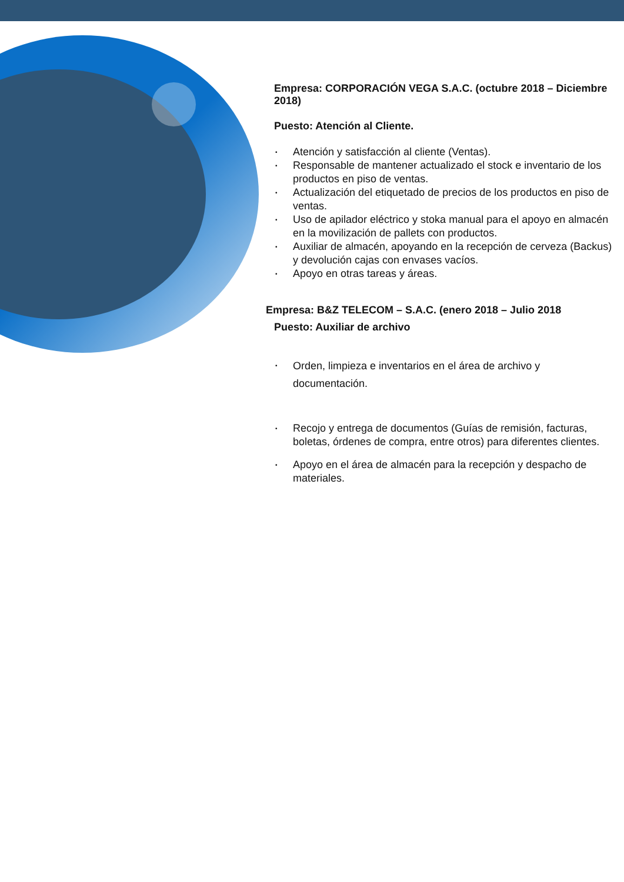Empresa: CORPORACIÓN VEGA S.A.C. (octubre 2018 – Diciembre 2018)
Puesto: Atención al Cliente.
• Atención y satisfacción al cliente (Ventas).
• Responsable de mantener actualizado el stock e inventario de los productos en piso de ventas.
• Actualización del etiquetado de precios de los productos en piso de ventas.
• Uso de apilador eléctrico y stoka manual para el apoyo en almacén en la movilización de pallets con productos.
• Auxiliar de almacén, apoyando en la recepción de cerveza (Backus) y devolución cajas con envases vacíos.
• Apoyo en otras tareas y áreas.
Empresa: B&Z TELECOM – S.A.C. (enero 2018 – Julio 2018
Puesto: Auxiliar de archivo
• Orden, limpieza e inventarios en el área de archivo y documentación.
• Recojo y entrega de documentos (Guías de remisión, facturas, boletas, órdenes de compra, entre otros) para diferentes clientes.
• Apoyo en el área de almacén para la recepción y despacho de materiales.